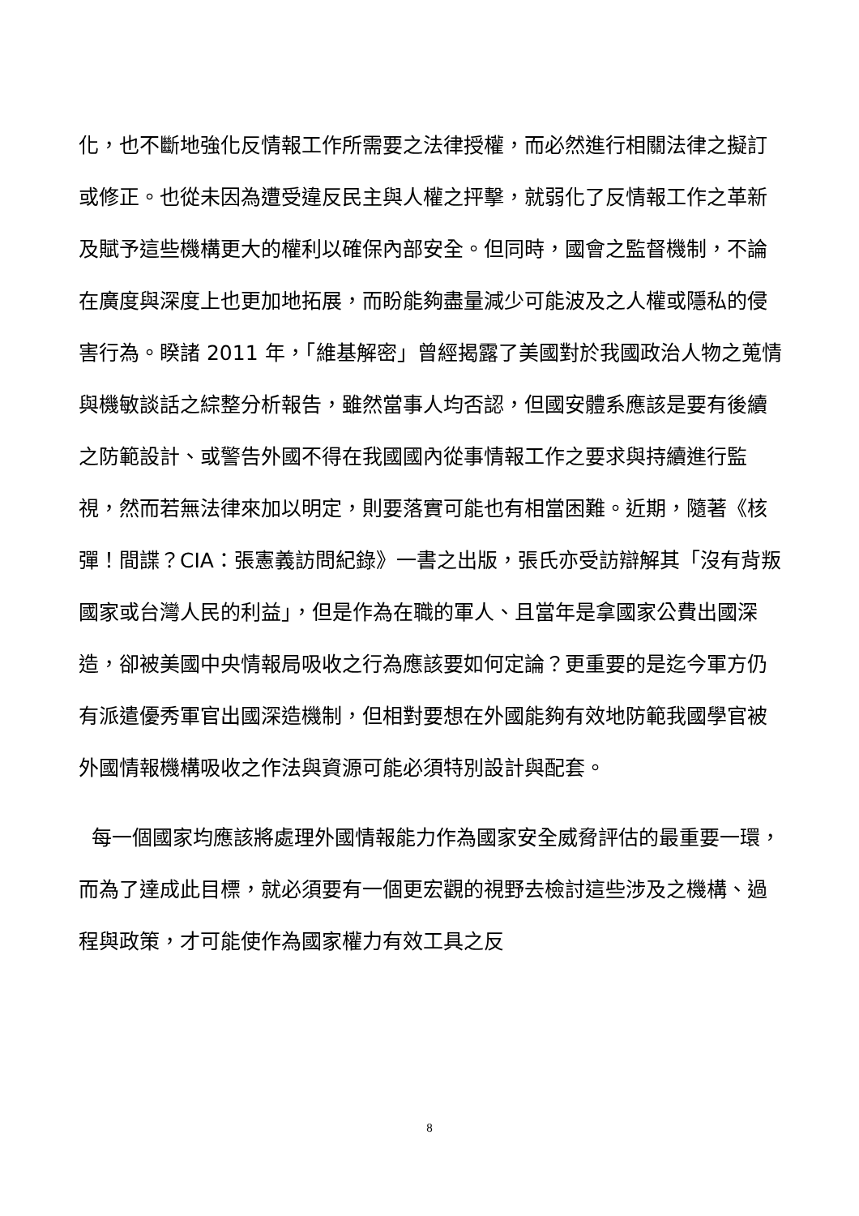化，也不斷地強化反情報工作所需要之法律授權，而必然進行相關法律之擬訂或修正。也從未因為遭受違反民主與人權之抨擊，就弱化了反情報工作之革新及賦予這些機構更大的權利以確保內部安全。但同時，國會之監督機制，不論在廣度與深度上也更加地拓展，而盼能夠盡量減少可能波及之人權或隱私的侵害行為。睽諸 2011 年，「維基解密」曾經揭露了美國對於我國政治人物之蒐情與機敏談話之綜整分析報告，雖然當事人均否認，但國安體系應該是要有後續之防範設計、或警告外國不得在我國國內從事情報工作之要求與持續進行監視，然而若無法律來加以明定，則要落實可能也有相當困難。近期，隨著《核彈！間諜？CIA：張憲義訪問紀錄》一書之出版，張氏亦受訪辯解其「沒有背叛國家或台灣人民的利益」，但是作為在職的軍人、且當年是拿國家公費出國深造，卻被美國中央情報局吸收之行為應該要如何定論？更重要的是迄今軍方仍有派遣優秀軍官出國深造機制，但相對要想在外國能夠有效地防範我國學官被外國情報機構吸收之作法與資源可能必須特別設計與配套。
每一個國家均應該將處理外國情報能力作為國家安全威脅評估的最重要一環，而為了達成此目標，就必須要有一個更宏觀的視野去檢討這些涉及之機構、過程與政策，才可能使作為國家權力有效工具之反
8